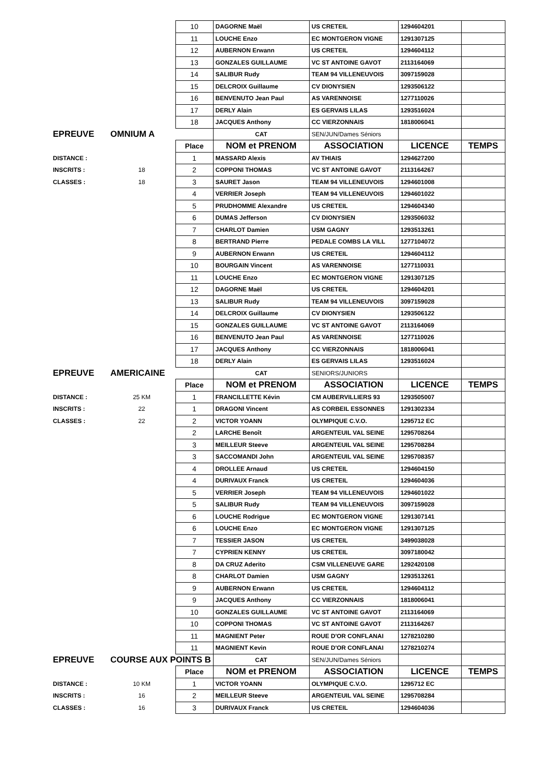| | | 10 | DAGORNE Maël | US CRETEIL | 1294604201 | |
| | | 11 | LOUCHE Enzo | EC MONTGERON VIGNE | 1291307125 | |
| | | 12 | AUBERNON Erwann | US CRETEIL | 1294604112 | |
| | | 13 | GONZALES GUILLAUME | VC ST ANTOINE GAVOT | 2113164069 | |
| | | 14 | SALIBUR Rudy | TEAM 94 VILLENEUVOIS | 3097159028 | |
| | | 15 | DELCROIX Guillaume | CV DIONYSIEN | 1293506122 | |
| | | 16 | BENVENUTO Jean Paul | AS VARENNOISE | 1277110026 | |
| | | 17 | DERLY Alain | ES GERVAIS LILAS | 1293516024 | |
| | | 18 | JACQUES Anthony | CC VIERZONNAIS | 1818006041 | |
| EPREUVE | OMNIUM A | | CAT | SEN/JUN/Dames Séniors | | |
| | | Place | NOM et PRENOM | ASSOCIATION | LICENCE | TEMPS |
| DISTANCE : | | 1 | MASSARD Alexis | AV THIAIS | 1294627200 | |
| INSCRITS : | 18 | 2 | COPPONI THOMAS | VC ST ANTOINE GAVOT | 2113164267 | |
| CLASSES : | 18 | 3 | SAURET Jason | TEAM 94 VILLENEUVOIS | 1294601008 | |
| | | 4 | VERRIER Joseph | TEAM 94 VILLENEUVOIS | 1294601022 | |
| | | 5 | PRUDHOMME Alexandre | US CRETEIL | 1294604340 | |
| | | 6 | DUMAS Jefferson | CV DIONYSIEN | 1293506032 | |
| | | 7 | CHARLOT Damien | USM GAGNY | 1293513261 | |
| | | 8 | BERTRAND Pierre | PEDALE COMBS LA VILL | 1277104072 | |
| | | 9 | AUBERNON Erwann | US CRETEIL | 1294604112 | |
| | | 10 | BOURGAIN Vincent | AS VARENNOISE | 1277110031 | |
| | | 11 | LOUCHE Enzo | EC MONTGERON VIGNE | 1291307125 | |
| | | 12 | DAGORNE Maël | US CRETEIL | 1294604201 | |
| | | 13 | SALIBUR Rudy | TEAM 94 VILLENEUVOIS | 3097159028 | |
| | | 14 | DELCROIX Guillaume | CV DIONYSIEN | 1293506122 | |
| | | 15 | GONZALES GUILLAUME | VC ST ANTOINE GAVOT | 2113164069 | |
| | | 16 | BENVENUTO Jean Paul | AS VARENNOISE | 1277110026 | |
| | | 17 | JACQUES Anthony | CC VIERZONNAIS | 1818006041 | |
| | | 18 | DERLY Alain | ES GERVAIS LILAS | 1293516024 | |
| EPREUVE | AMERICAINE | | CAT | SENIORS/JUNIORS | | |
| | | Place | NOM et PRENOM | ASSOCIATION | LICENCE | TEMPS |
| DISTANCE : | 25 KM | 1 | FRANCILLETTE Kévin | CM AUBERVILLIERS 93 | 1293505007 | |
| INSCRITS : | 22 | 1 | DRAGONI Vincent | AS CORBEIL ESSONNES | 1291302334 | |
| CLASSES : | 22 | 2 | VICTOR YOANN | OLYMPIQUE C.V.O. | 1295712 EC | |
| | | 2 | LARCHE Benoît | ARGENTEUIL VAL SEINE | 1295708264 | |
| | | 3 | MEILLEUR Steeve | ARGENTEUIL VAL SEINE | 1295708284 | |
| | | 3 | SACCOMANDI John | ARGENTEUIL VAL SEINE | 1295708357 | |
| | | 4 | DROLLEE Arnaud | US CRETEIL | 1294604150 | |
| | | 4 | DURIVAUX Franck | US CRETEIL | 1294604036 | |
| | | 5 | VERRIER Joseph | TEAM 94 VILLENEUVOIS | 1294601022 | |
| | | 5 | SALIBUR Rudy | TEAM 94 VILLENEUVOIS | 3097159028 | |
| | | 6 | LOUCHE Rodrigue | EC MONTGERON VIGNE | 1291307141 | |
| | | 6 | LOUCHE Enzo | EC MONTGERON VIGNE | 1291307125 | |
| | | 7 | TESSIER JASON | US CRETEIL | 3499038028 | |
| | | 7 | CYPRIEN KENNY | US CRETEIL | 3097180042 | |
| | | 8 | DA CRUZ Aderito | CSM VILLENEUVE GARE | 1292420108 | |
| | | 8 | CHARLOT Damien | USM GAGNY | 1293513261 | |
| | | 9 | AUBERNON Erwann | US CRETEIL | 1294604112 | |
| | | 9 | JACQUES Anthony | CC VIERZONNAIS | 1818006041 | |
| | | 10 | GONZALES GUILLAUME | VC ST ANTOINE GAVOT | 2113164069 | |
| | | 10 | COPPONI THOMAS | VC ST ANTOINE GAVOT | 2113164267 | |
| | | 11 | MAGNIENT Peter | ROUE D'OR CONFLANAI | 1278210280 | |
| | | 11 | MAGNIENT Kevin | ROUE D'OR CONFLANAI | 1278210274 | |
| EPREUVE | COURSE AUX POINTS B | | CAT | SEN/JUN/Dames Séniors | | |
| | | Place | NOM et PRENOM | ASSOCIATION | LICENCE | TEMPS |
| DISTANCE : | 10 KM | 1 | VICTOR YOANN | OLYMPIQUE C.V.O. | 1295712 EC | |
| INSCRITS : | 16 | 2 | MEILLEUR Steeve | ARGENTEUIL VAL SEINE | 1295708284 | |
| CLASSES : | 16 | 3 | DURIVAUX Franck | US CRETEIL | 1294604036 | |